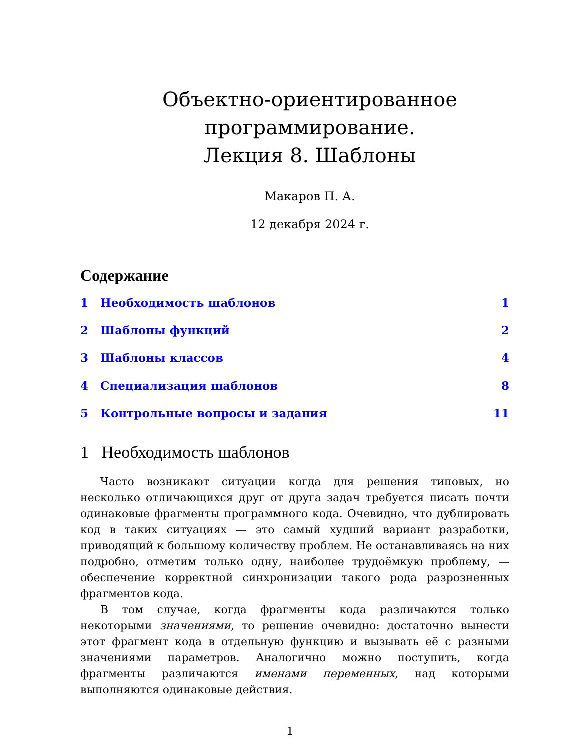Объектно-ориентированное
программирование.
Лекция 8. Шаблоны
Макаров П. А.
12 декабря 2024 г.
Содержание
1 Необходимость шаблонов 1
2 Шаблоны функций 2
3 Шаблоны классов 4
4 Специализация шаблонов 8
5 Контрольные вопросы и задания 11
1 Необходимость шаблонов
Часто возникают ситуации когда для решения типовых, но несколько отличающихся друг от друга задач требуется писать почти одинаковые фрагменты программного кода. Очевидно, что дублировать код в таких ситуациях — это самый худший вариант разработки, приводящий к большому количеству проблем. Не останавливаясь на них подробно, отметим только одну, наиболее трудоёмкую проблему, — обеспечение корректной синхронизации такого рода разрозненных фрагментов кода.
В том случае, когда фрагменты кода различаются только некоторыми значениями, то решение очевидно: достаточно вынести этот фрагмент кода в отдельную функцию и вызывать её с разными значениями параметров. Аналогично можно поступить, когда фрагменты различаются именами переменных, над которыми выполняются одинаковые действия.
1